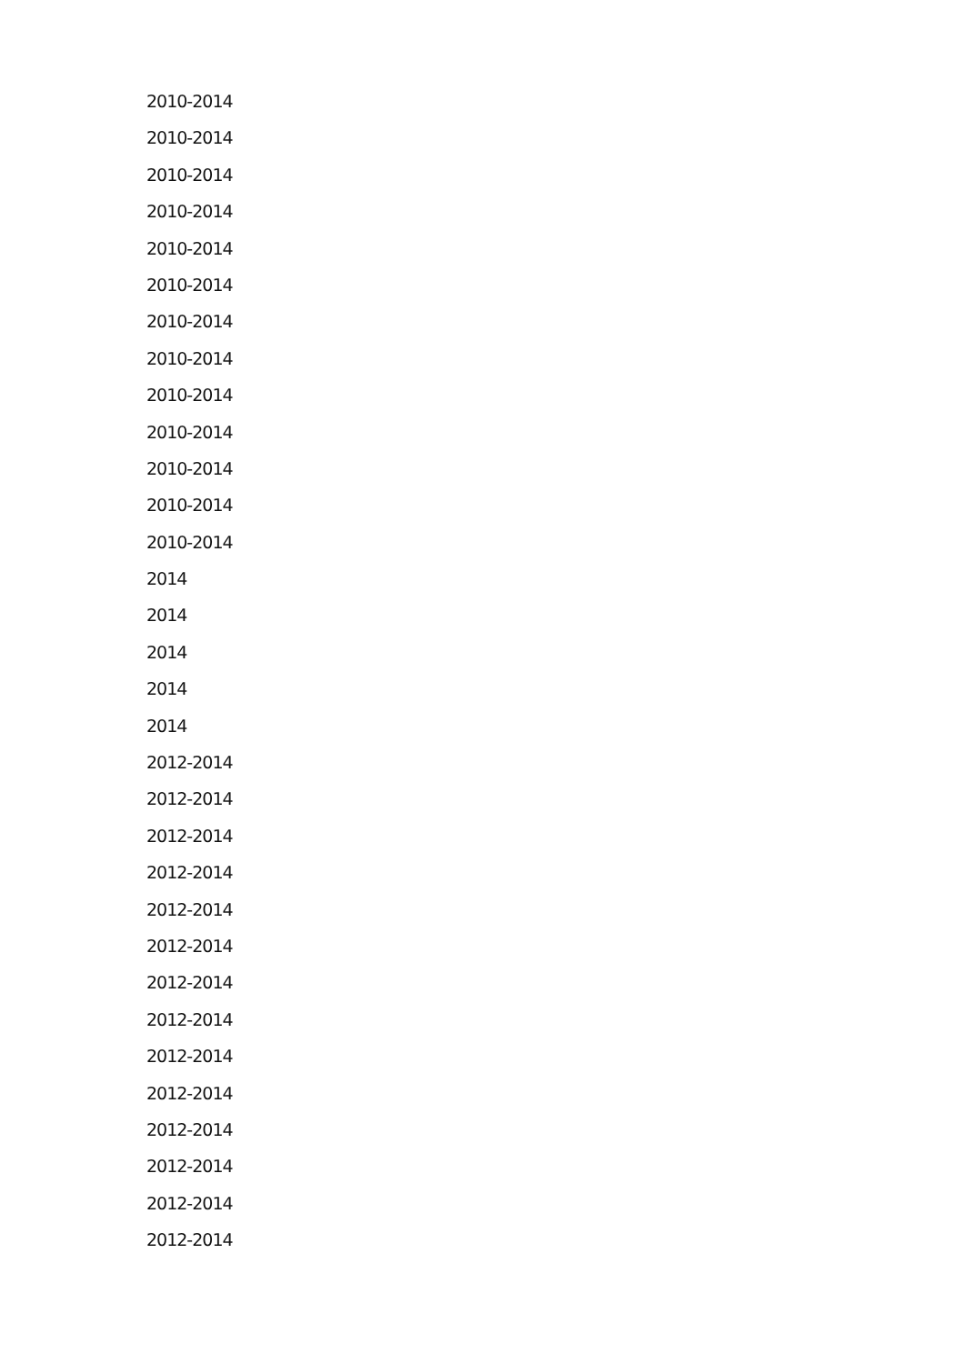2010-2014
2010-2014
2010-2014
2010-2014
2010-2014
2010-2014
2010-2014
2010-2014
2010-2014
2010-2014
2010-2014
2010-2014
2010-2014
2014
2014
2014
2014
2014
2012-2014
2012-2014
2012-2014
2012-2014
2012-2014
2012-2014
2012-2014
2012-2014
2012-2014
2012-2014
2012-2014
2012-2014
2012-2014
2012-2014